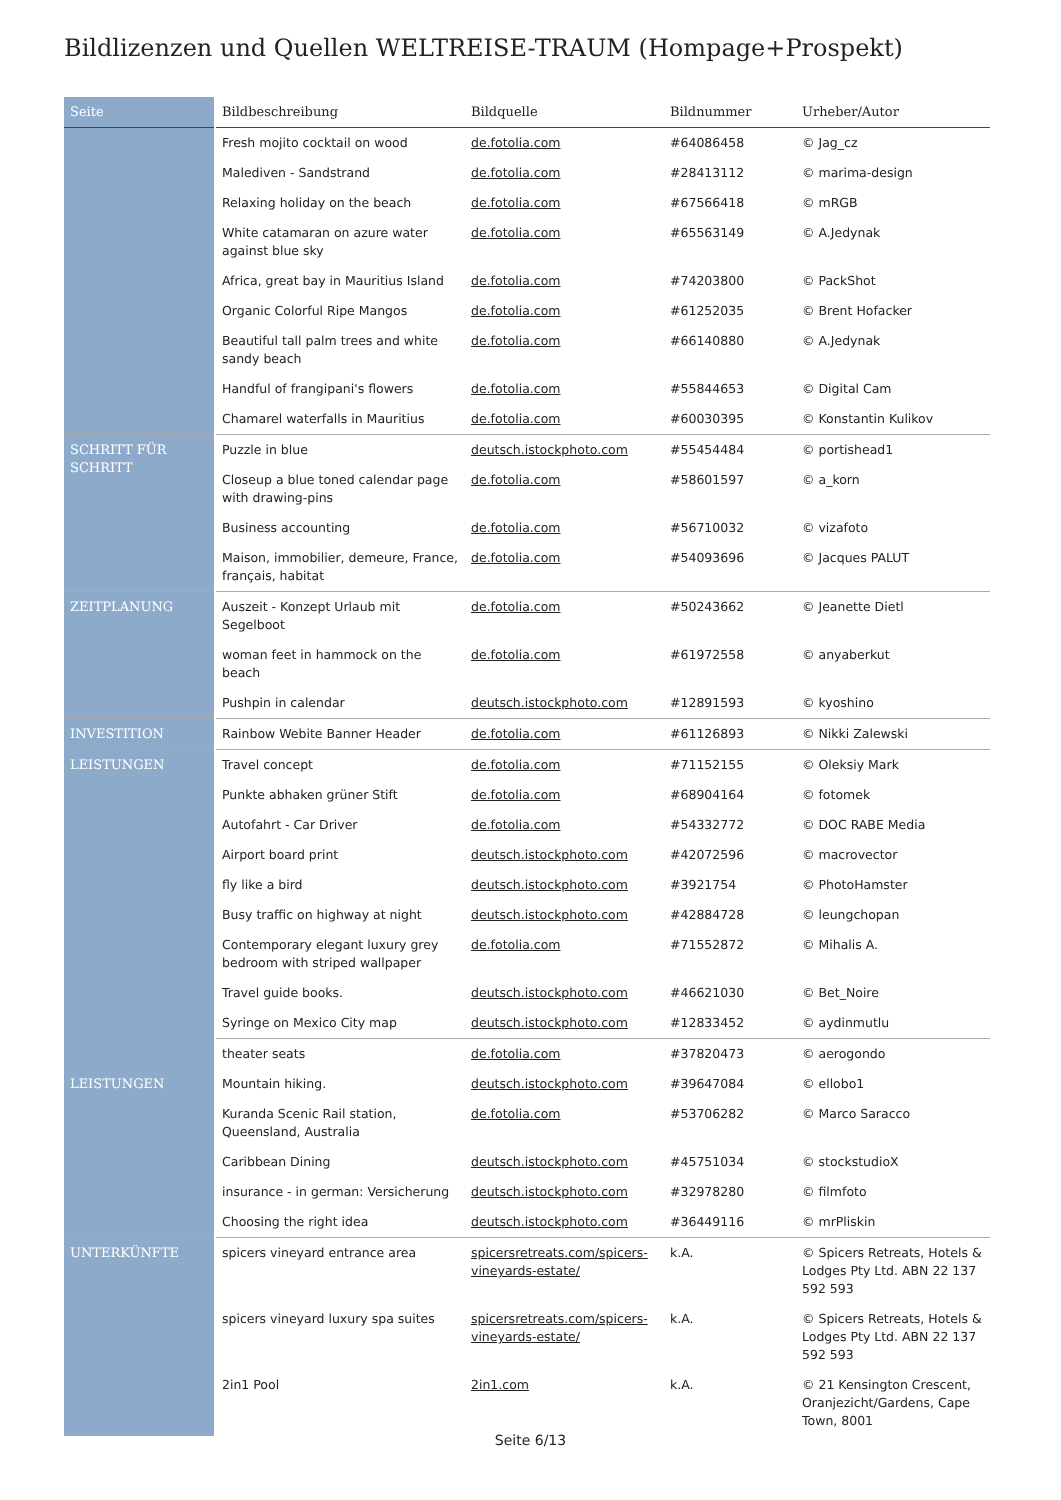Bildlizenzen und Quellen WELTREISE-TRAUM (Hompage+Prospekt)
| Seite | Bildbeschreibung | Bildquelle | Bildnummer | Urheber/Autor |
| --- | --- | --- | --- | --- |
| | Fresh mojito cocktail on wood | de.fotolia.com | #64086458 | © Jag_cz |
| | Malediven - Sandstrand | de.fotolia.com | #28413112 | © marima-design |
| | Relaxing holiday on the beach | de.fotolia.com | #67566418 | © mRGB |
| | White catamaran on azure water against blue sky | de.fotolia.com | #65563149 | © A.Jedynak |
| | Africa, great bay in Mauritius Island | de.fotolia.com | #74203800 | © PackShot |
| | Organic Colorful Ripe Mangos | de.fotolia.com | #61252035 | © Brent Hofacker |
| | Beautiful tall palm trees and white sandy beach | de.fotolia.com | #66140880 | © A.Jedynak |
| | Handful of frangipani's flowers | de.fotolia.com | #55844653 | © Digital Cam |
| | Chamarel waterfalls in Mauritius | de.fotolia.com | #60030395 | © Konstantin Kulikov |
| SCHRITT FÜR SCHRITT | Puzzle in blue | deutsch.istockphoto.com | #55454484 | © portishead1 |
| | Closeup a blue toned calendar page with drawing-pins | de.fotolia.com | #58601597 | © a_korn |
| | Business accounting | de.fotolia.com | #56710032 | © vizafoto |
| | Maison, immobilier, demeure, France, français, habitat | de.fotolia.com | #54093696 | © Jacques PALUT |
| ZEITPLANUNG | Auszeit - Konzept Urlaub mit Segelboot | de.fotolia.com | #50243662 | © Jeanette Dietl |
| | woman feet in hammock on the beach | de.fotolia.com | #61972558 | © anyaberkut |
| | Pushpin in calendar | deutsch.istockphoto.com | #12891593 | © kyoshino |
| INVESTITION | Rainbow Webite Banner Header | de.fotolia.com | #61126893 | © Nikki Zalewski |
| LEISTUNGEN | Travel concept | de.fotolia.com | #71152155 | © Oleksiy Mark |
| | Punkte abhaken grüner Stift | de.fotolia.com | #68904164 | © fotomek |
| | Autofahrt - Car Driver | de.fotolia.com | #54332772 | © DOC RABE Media |
| | Airport board print | deutsch.istockphoto.com | #42072596 | © macrovector |
| | fly like a bird | deutsch.istockphoto.com | #3921754 | © PhotoHamster |
| | Busy traffic on highway at night | deutsch.istockphoto.com | #42884728 | © leungchopan |
| | Contemporary elegant luxury grey bedroom with striped wallpaper | de.fotolia.com | #71552872 | © Mihalis A. |
| | Travel guide books. | deutsch.istockphoto.com | #46621030 | © Bet_Noire |
| | Syringe on Mexico City map | deutsch.istockphoto.com | #12833452 | © aydinmutlu |
| | theater seats | de.fotolia.com | #37820473 | © aerogondo |
| LEISTUNGEN | Mountain hiking. | deutsch.istockphoto.com | #39647084 | © ellobo1 |
| | Kuranda Scenic Rail station, Queensland, Australia | de.fotolia.com | #53706282 | © Marco Saracco |
| | Caribbean Dining | deutsch.istockphoto.com | #45751034 | © stockstudioX |
| | insurance - in german: Versicherung | deutsch.istockphoto.com | #32978280 | © filmfoto |
| | Choosing the right idea | deutsch.istockphoto.com | #36449116 | © mrPliskin |
| UNTERKÜNFTE | spicers vineyard entrance area | spicersretreats.com/spicers-vineyards-estate/ | k.A. | © Spicers Retreats, Hotels & Lodges Pty Ltd. ABN 22 137 592 593 |
| | spicers vineyard luxury spa suites | spicersretreats.com/spicers-vineyards-estate/ | k.A. | © Spicers Retreats, Hotels & Lodges Pty Ltd. ABN 22 137 592 593 |
| | 2in1 Pool | 2in1.com | k.A. | © 21 Kensington Crescent, Oranjezicht/Gardens, Cape Town, 8001 |
Seite 6/13